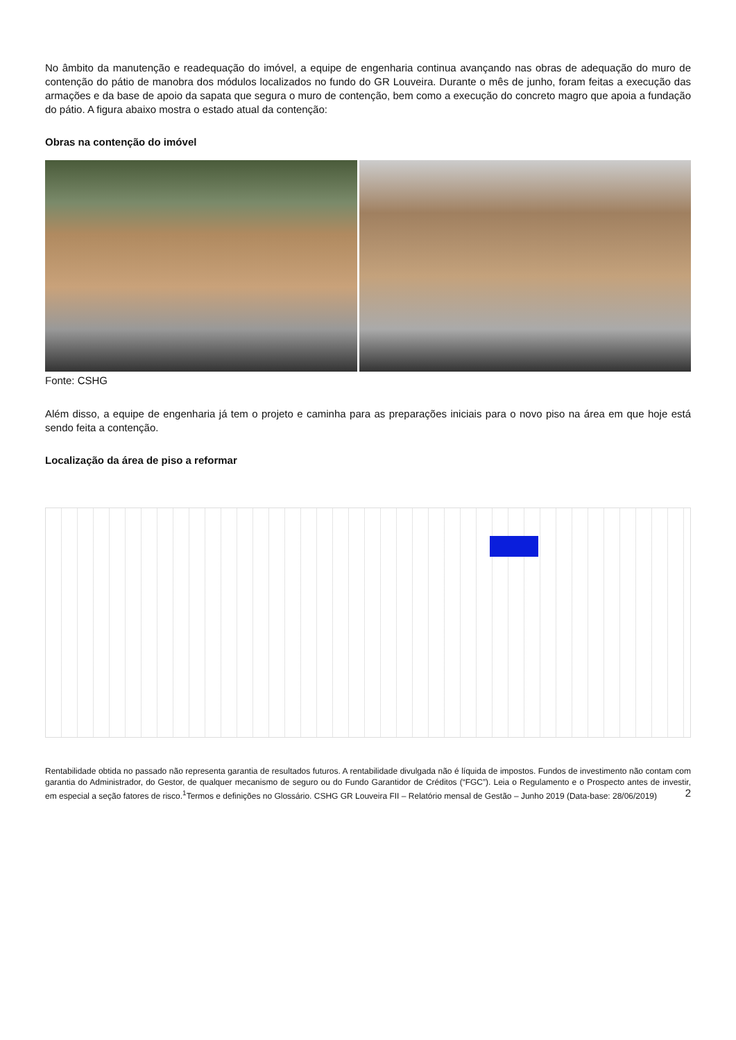No âmbito da manutenção e readequação do imóvel, a equipe de engenharia continua avançando nas obras de adequação do muro de contenção do pátio de manobra dos módulos localizados no fundo do GR Louveira. Durante o mês de junho, foram feitas a execução das armações e da base de apoio da sapata que segura o muro de contenção, bem como a execução do concreto magro que apoia a fundação do pátio. A figura abaixo mostra o estado atual da contenção:
Obras na contenção do imóvel
Fonte: CSHG
Além disso, a equipe de engenharia já tem o projeto e caminha para as preparações iniciais para o novo piso na área em que hoje está sendo feita a contenção.
Localização da área de piso a reformar
Rentabilidade obtida no passado não representa garantia de resultados futuros. A rentabilidade divulgada não é líquida de impostos. Fundos de investimento não contam com garantia do Administrador, do Gestor, de qualquer mecanismo de seguro ou do Fundo Garantidor de Créditos (“FGC”). Leia o Regulamento e o Prospecto antes de investir, em especial a seção fatores de risco.<sup>1</sup>Termos e definições no Glossário. CSHG GR Louveira FII – Relatório mensal de Gestão – Junho 2019 (Data-base: 28/06/2019) 2